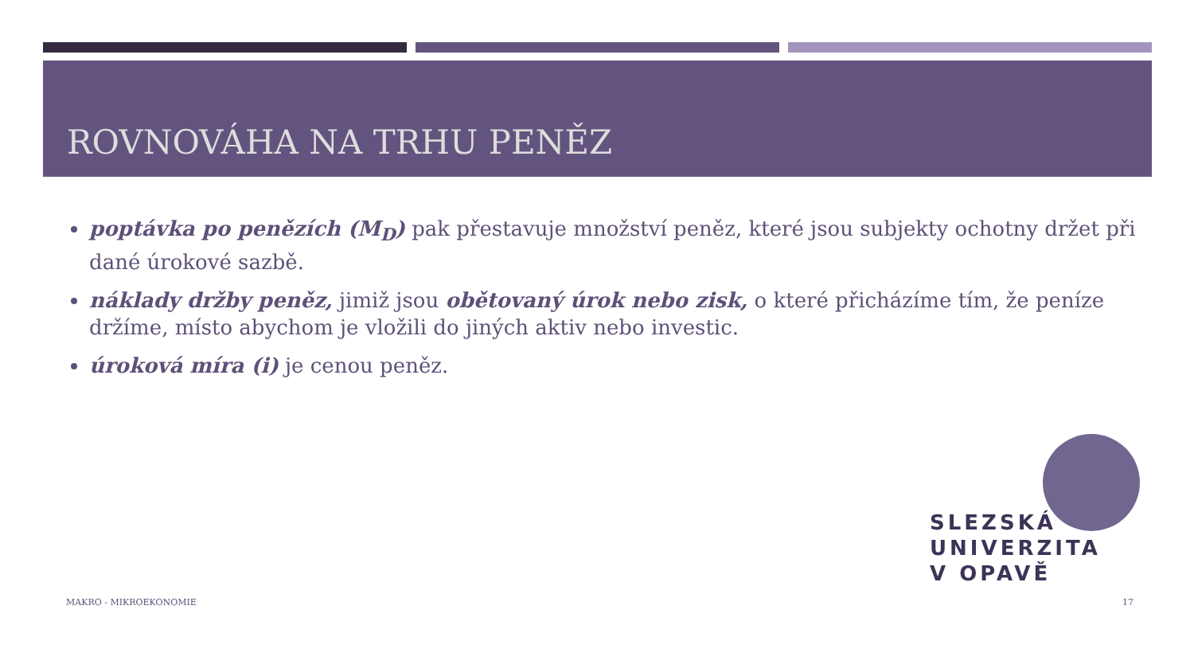ROVNOVÁHA NA TRHU PENĚZ
poptávka po penězích (M<sub>D</sub>) pak přestavuje množství peněz, které jsou subjekty ochotny držet při dané úrokové sazbě.
náklady držby peněz, jimiž jsou obětovaný úrok nebo zisk, o které přicházíme tím, že peníze držíme, místo abychom je vložili do jiných aktiv nebo investic.
úroková míra (i) je cenou peněz.
SLEZSKÁ
UNIVERZITA
V OPAVĚ
MAKRO - MIKROEKONOMIE 17